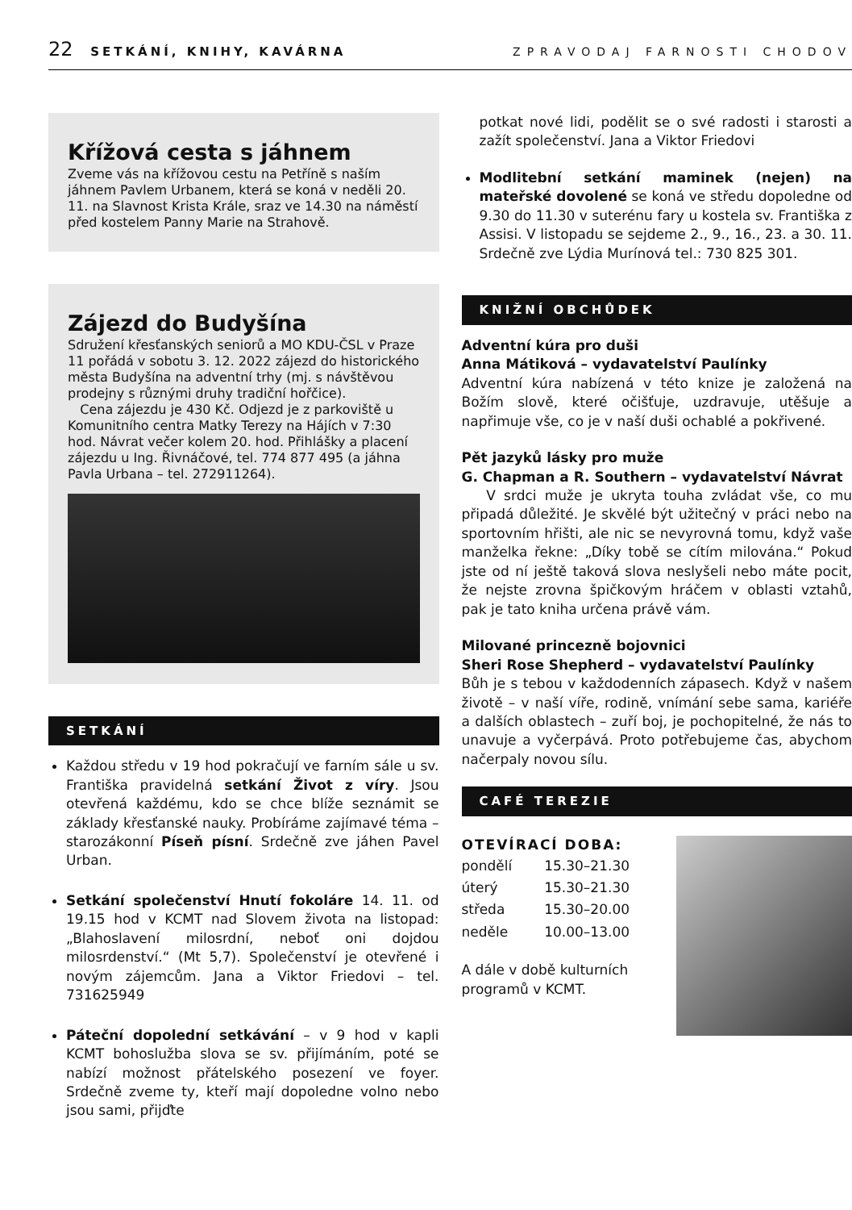22 SETKÁNÍ, KNIHY, KAVÁRNA ZPRAVODAJ FARNOSTI CHODOV
Křížová cesta s jáhnem
Zveme vás na křížovou cestu na Petříně s naším jáhnem Pavlem Urbanem, která se koná v neděli 20. 11. na Slavnost Krista Krále, sraz ve 14.30 na náměstí před kostelem Panny Marie na Strahově.
Zájezd do Budyšína
Sdružení křesťanských seniorů a MO KDU-ČSL v Praze 11 pořádá v sobotu 3. 12. 2022 zájezd do historického města Budyšína na adventní trhy (mj. s návštěvou prodejny s různými druhy tradiční hořčice).
Cena zájezdu je 430 Kč. Odjezd je z parkoviště u Komunitního centra Matky Terezy na Hájích v 7:30 hod. Návrat večer kolem 20. hod. Přihlášky a placení zájezdu u Ing. Řivnáčové, tel. 774 877 495 (a jáhna Pavla Urbana – tel. 272911264).
SETKÁNÍ
Každou středu v 19 hod pokračují ve farním sále u sv. Františka pravidelná setkání Život z víry. Jsou otevřená každému, kdo se chce blíže seznámit se základy křesťanské nauky. Probíráme zajímavé téma – starozákonní Píseň písní. Srdečně zve jáhen Pavel Urban.
Setkání společenství Hnutí fokoláre 14. 11. od 19.15 hod v KCMT nad Slovem života na listopad: „Blahoslavení milosrdní, neboť oni dojdou milosrdenství.“ (Mt 5,7). Společenství je otevřené i novým zájemcům. Jana a Viktor Friedovi – tel. 731625949
Páteční dopolední setkávání – v 9 hod v kapli KCMT bohoslužba slova se sv. přijímáním, poté se nabízí možnost přátelského posezení ve foyer. Srdečně zveme ty, kteří mají dopoledne volno nebo jsou sami, přijďte
potkat nové lidi, podělit se o své radosti i starosti a zažít společenství. Jana a Viktor Friedovi
Modlitební setkání maminek (nejen) na mateřské dovolené se koná ve středu dopoledne od 9.30 do 11.30 v suterénu fary u kostela sv. Františka z Assisi. V listopadu se sejdeme 2., 9., 16., 23. a 30. 11. Srdečně zve Lýdia Murínová tel.: 730 825 301.
KNIŽNÍ OBCHŮDEK
Adventní kúra pro duši
Anna Mátiková – vydavatelství Paulínky
Adventní kúra nabízená v této knize je založená na Božím slově, které očišťuje, uzdravuje, utěšuje a napřimuje vše, co je v naší duši ochablé a pokřivené.
Pět jazyků lásky pro muže
G. Chapman a R. Southern – vydavatelství Návrat
V srdci muže je ukryta touha zvládat vše, co mu připadá důležité. Je skvělé být užitečný v práci nebo na sportovním hřišti, ale nic se nevyrovná tomu, když vaše manželka řekne: „Díky tobě se cítím milována.“ Pokud jste od ní ještě taková slova neslyšeli nebo máte pocit, že nejste zrovna špičkovým hráčem v oblasti vztahů, pak je tato kniha určena právě vám.
Milované princezně bojovnici
Sheri Rose Shepherd – vydavatelství Paulínky
Bůh je s tebou v každodenních zápasech. Když v našem životě – v naší víře, rodině, vnímání sebe sama, kariéře a dalších oblastech – zuří boj, je pochopitelné, že nás to unavuje a vyčerpává. Proto potřebujeme čas, abychom načerpaly novou sílu.
CAFÉ TEREZIE
OTEVÍRACÍ DOBA:
| pondělí | 15.30–21.30 |
| úterý | 15.30–21.30 |
| středa | 15.30–20.00 |
| neděle | 10.00–13.00 |
A dále v době kulturních
programů v KCMT.